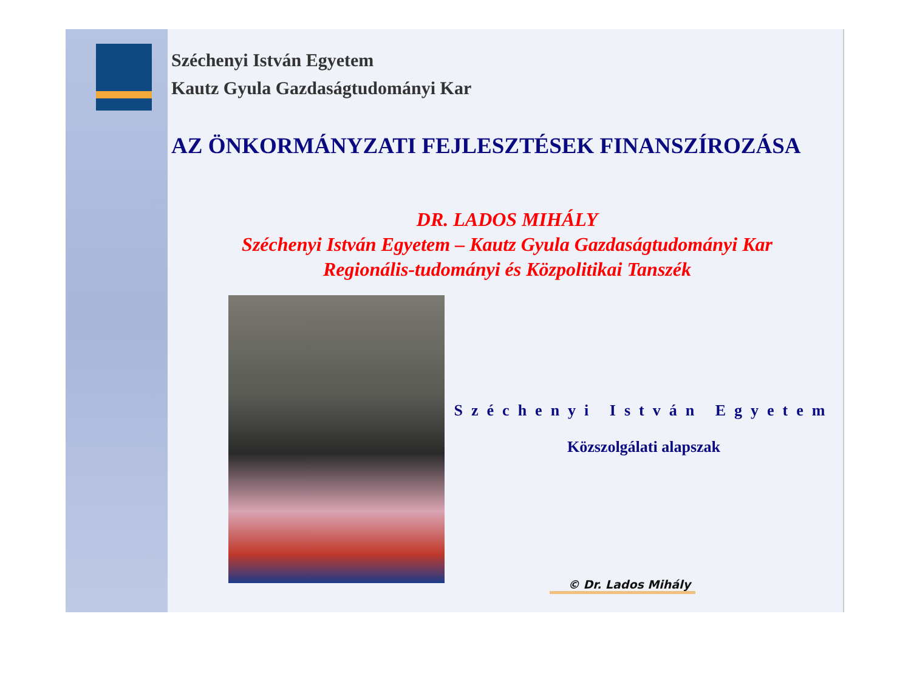Széchenyi István Egyetem
Kautz Gyula Gazdaságtudományi Kar
AZ ÖNKORMÁNYZATI FEJLESZTÉSEK FINANSZÍROZÁSA
DR. LADOS MIHÁLY
Széchenyi István Egyetem – Kautz Gyula Gazdaságtudományi Kar
Regionális-tudományi és Közpolitikai Tanszék
Széchenyi István Egyetem
Közszolgálati alapszak
© Dr. Lados Mihály